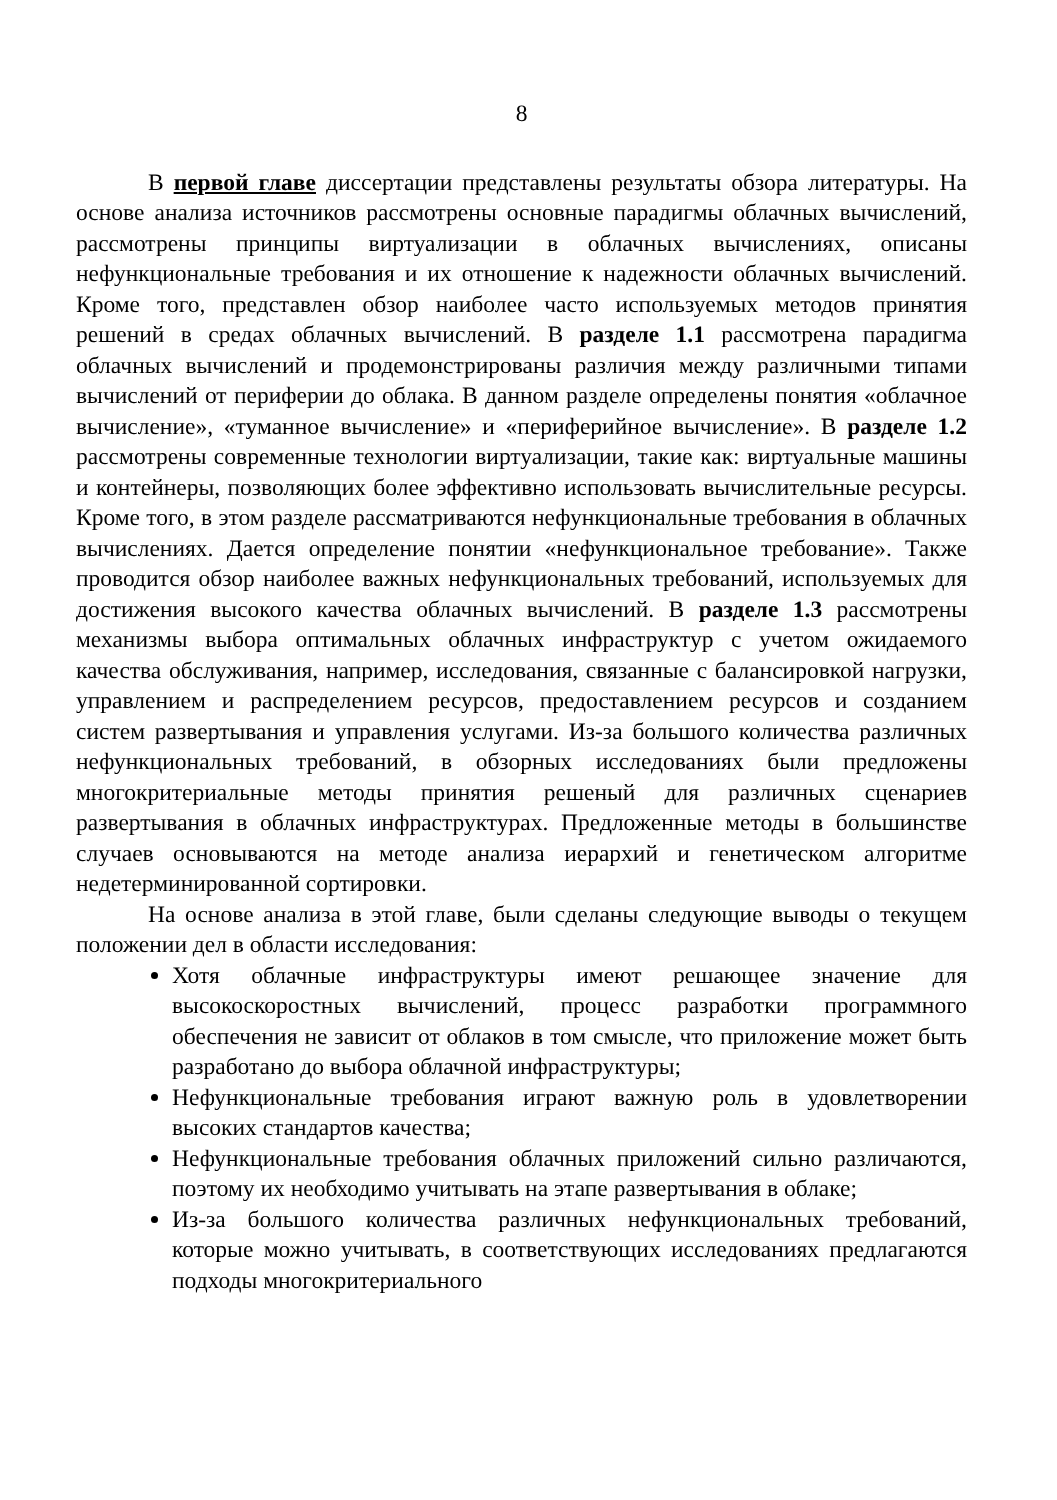8
В первой главе диссертации представлены результаты обзора литературы. На основе анализа источников рассмотрены основные парадигмы облачных вычислений, рассмотрены принципы виртуализации в облачных вычислениях, описаны нефункциональные требования и их отношение к надежности облачных вычислений. Кроме того, представлен обзор наиболее часто используемых методов принятия решений в средах облачных вычислений. В разделе 1.1 рассмотрена парадигма облачных вычислений и продемонстрированы различия между различными типами вычислений от периферии до облака. В данном разделе определены понятия «облачное вычисление», «туманное вычисление» и «периферийное вычисление». В разделе 1.2 рассмотрены современные технологии виртуализации, такие как: виртуальные машины и контейнеры, позволяющих более эффективно использовать вычислительные ресурсы. Кроме того, в этом разделе рассматриваются нефункциональные требования в облачных вычислениях. Дается определение понятии «нефункциональное требование». Также проводится обзор наиболее важных нефункциональных требований, используемых для достижения высокого качества облачных вычислений. В разделе 1.3 рассмотрены механизмы выбора оптимальных облачных инфраструктур с учетом ожидаемого качества обслуживания, например, исследования, связанные с балансировкой нагрузки, управлением и распределением ресурсов, предоставлением ресурсов и созданием систем развертывания и управления услугами. Из-за большого количества различных нефункциональных требований, в обзорных исследованиях были предложены многокритериальные методы принятия решеный для различных сценариев развертывания в облачных инфраструктурах. Предложенные методы в большинстве случаев основываются на методе анализа иерархий и генетическом алгоритме недетерминированной сортировки.
На основе анализа в этой главе, были сделаны следующие выводы о текущем положении дел в области исследования:
Хотя облачные инфраструктуры имеют решающее значение для высокоскоростных вычислений, процесс разработки программного обеспечения не зависит от облаков в том смысле, что приложение может быть разработано до выбора облачной инфраструктуры;
Нефункциональные требования играют важную роль в удовлетворении высоких стандартов качества;
Нефункциональные требования облачных приложений сильно различаются, поэтому их необходимо учитывать на этапе развертывания в облаке;
Из-за большого количества различных нефункциональных требований, которые можно учитывать, в соответствующих исследованиях предлагаются подходы многокритериального